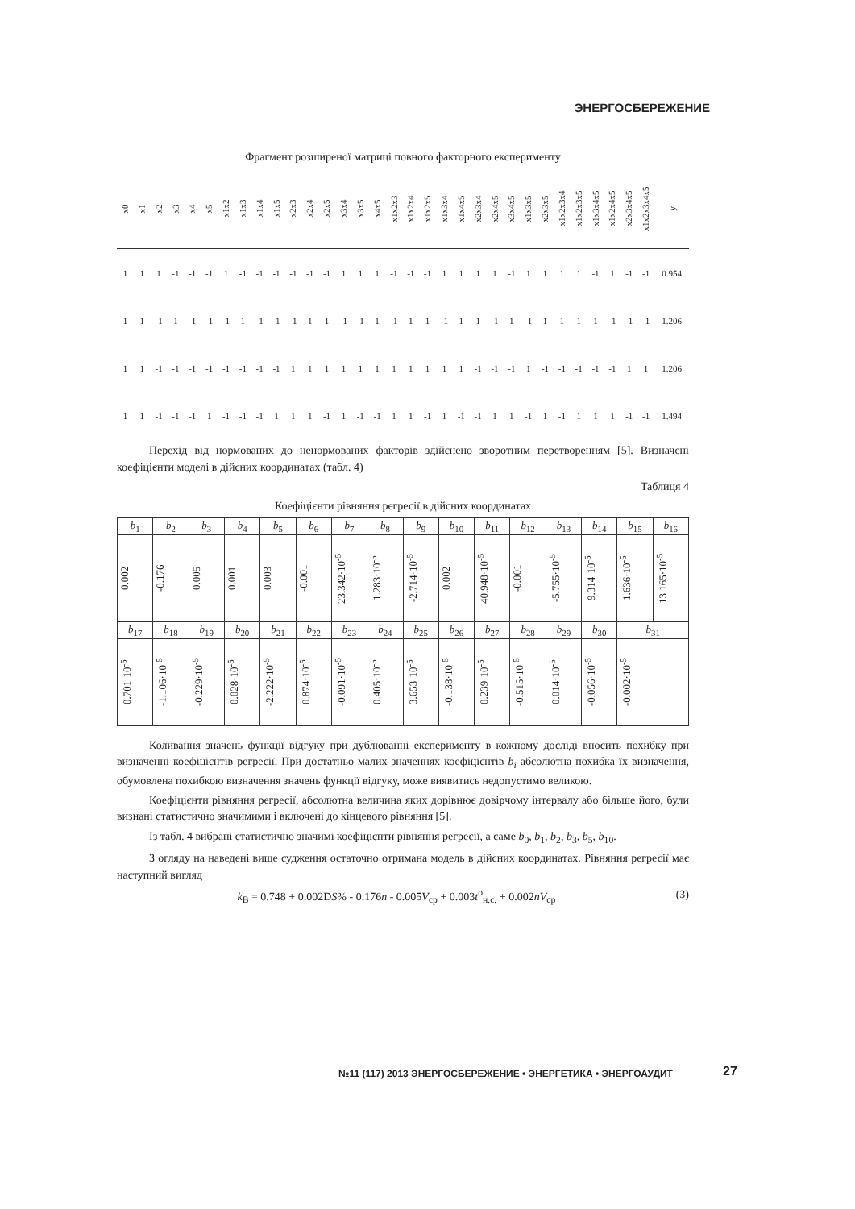ЭНЕРГОСБЕРЕЖЕНИЕ
Фрагмент розширеної матриці повного факторного експерименту
| x0 | x1 | x2 | x3 | x4 | x5 | x1x2 | x1x3 | x1x4 | x1x5 | x2x3 | x2x4 | x2x5 | x3x4 | x3x5 | x4x5 | x1x2x3 | x1x2x4 | x1x2x5 | x1x3x4 | x1x4x5 | x2x3x4 | x2x4x5 | x3x4x5 | x1x3x5 | x2x3x5 | x1x2x3x4 | x1x2x3x5 | x1x3x4x5 | x1x2x4x5 | x2x3x4x5 | x1x2x3x4x5 | y |
| --- | --- | --- | --- | --- | --- | --- | --- | --- | --- | --- | --- | --- | --- | --- | --- | --- | --- | --- | --- | --- | --- | --- | --- | --- | --- | --- | --- | --- | --- | --- | --- | --- |
| 1 | 1 | 1 | -1 | -1 | -1 | 1 | -1 | -1 | -1 | -1 | -1 | -1 | 1 | 1 | 1 | -1 | -1 | -1 | 1 | 1 | 1 | 1 | -1 | 1 | 1 | 1 | 1 | -1 | 1 | -1 | -1 | 0.954 |
| 1 | 1 | -1 | 1 | -1 | -1 | -1 | 1 | -1 | -1 | -1 | 1 | 1 | -1 | -1 | 1 | -1 | 1 | 1 | -1 | 1 | 1 | -1 | 1 | -1 | 1 | 1 | 1 | 1 | -1 | -1 | -1 | 1.206 |
| 1 | 1 | -1 | -1 | -1 | -1 | -1 | -1 | -1 | -1 | 1 | 1 | 1 | 1 | 1 | 1 | 1 | 1 | 1 | 1 | 1 | -1 | -1 | -1 | 1 | -1 | -1 | -1 | -1 | -1 | 1 | 1 | 1.206 |
| 1 | 1 | -1 | -1 | -1 | 1 | -1 | -1 | -1 | 1 | 1 | 1 | -1 | 1 | -1 | -1 | 1 | 1 | -1 | 1 | -1 | -1 | 1 | 1 | -1 | 1 | -1 | 1 | 1 | 1 | -1 | -1 | 1.494 |
Перехід від нормованих до ненормованих факторів здійснено зворотним перетворенням [5]. Визначені коефіцієнти моделі в дійсних координатах (табл. 4)
Таблиця 4
Коефіцієнти рівняння регресії в дійсних координатах
| b<sub>1</sub> | b<sub>2</sub> | b<sub>3</sub> | b<sub>4</sub> | b<sub>5</sub> | b<sub>6</sub> | b<sub>7</sub> | b<sub>8</sub> | b<sub>9</sub> | b<sub>10</sub> | b<sub>11</sub> | b<sub>12</sub> | b<sub>13</sub> | b<sub>14</sub> | b<sub>15</sub> | b<sub>16</sub> |
| 0.002 | -0.176 | 0.005 | 0.001 | 0.003 | -0.001 | 23.342·10<sup>-5</sup> | 1.283·10<sup>-5</sup> | -2.714·10<sup>-5</sup> | 0.002 | 40.948·10<sup>-5</sup> | -0.001 | -5.755·10<sup>-5</sup> | 9.314·10<sup>-5</sup> | 1.636·10<sup>-5</sup> | 13.165·10<sup>-5</sup> |
| b<sub>17</sub> | b<sub>18</sub> | b<sub>19</sub> | b<sub>20</sub> | b<sub>21</sub> | b<sub>22</sub> | b<sub>23</sub> | b<sub>24</sub> | b<sub>25</sub> | b<sub>26</sub> | b<sub>27</sub> | b<sub>28</sub> | b<sub>29</sub> | b<sub>30</sub> | b<sub>31</sub> | |
| 0.701·10<sup>-5</sup> | -1.106·10<sup>-5</sup> | -0.229·10<sup>-5</sup> | 0.028·10<sup>-5</sup> | -2.222·10<sup>-5</sup> | 0.874·10<sup>-5</sup> | -0.091·10<sup>-5</sup> | 0.405·10<sup>-5</sup> | 3.653·10<sup>-5</sup> | -0.138·10<sup>-5</sup> | 0.239·10<sup>-5</sup> | -0.515·10<sup>-5</sup> | 0.014·10<sup>-5</sup> | -0.056·10<sup>-5</sup> | -0.002·10<sup>-5</sup> | |
Коливання значень функції відгуку при дублюванні експерименту в кожному досліді вносить похибку при визначенні коефіцієнтів регресії. При достатньо малих значеннях коефіцієнтів b<sub>i</sub> абсолютна похибка їх визначення, обумовлена похибкою визначення значень функції відгуку, може виявитись недопустимо великою.
Коефіцієнти рівняння регресії, абсолютна величина яких дорівнює довірчому інтервалу або більше його, були визнані статистично значимими і включені до кінцевого рівняння [5].
Із табл. 4 вибрані статистично значимі коефіцієнти рівняння регресії, а саме b<sub>0</sub>, b<sub>1</sub>, b<sub>2</sub>, b<sub>3</sub>, b<sub>5</sub>, b<sub>10</sub>.
З огляду на наведені вище судження остаточно отримана модель в дійсних координатах. Рівняння регресії має наступний вигляд
k<sub>В</sub> = 0.748 + 0.002DS% - 0.176n - 0.005V<sub>ср</sub> + 0.003t<sup>o</sup><sub>н.с.</sub> + 0.002nV<sub>ср</sub> (3)
№11 (117) 2013 ЭНЕРГОСБЕРЕЖЕНИЕ • ЭНЕРГЕТИКА • ЭНЕРГОАУДИТ
27